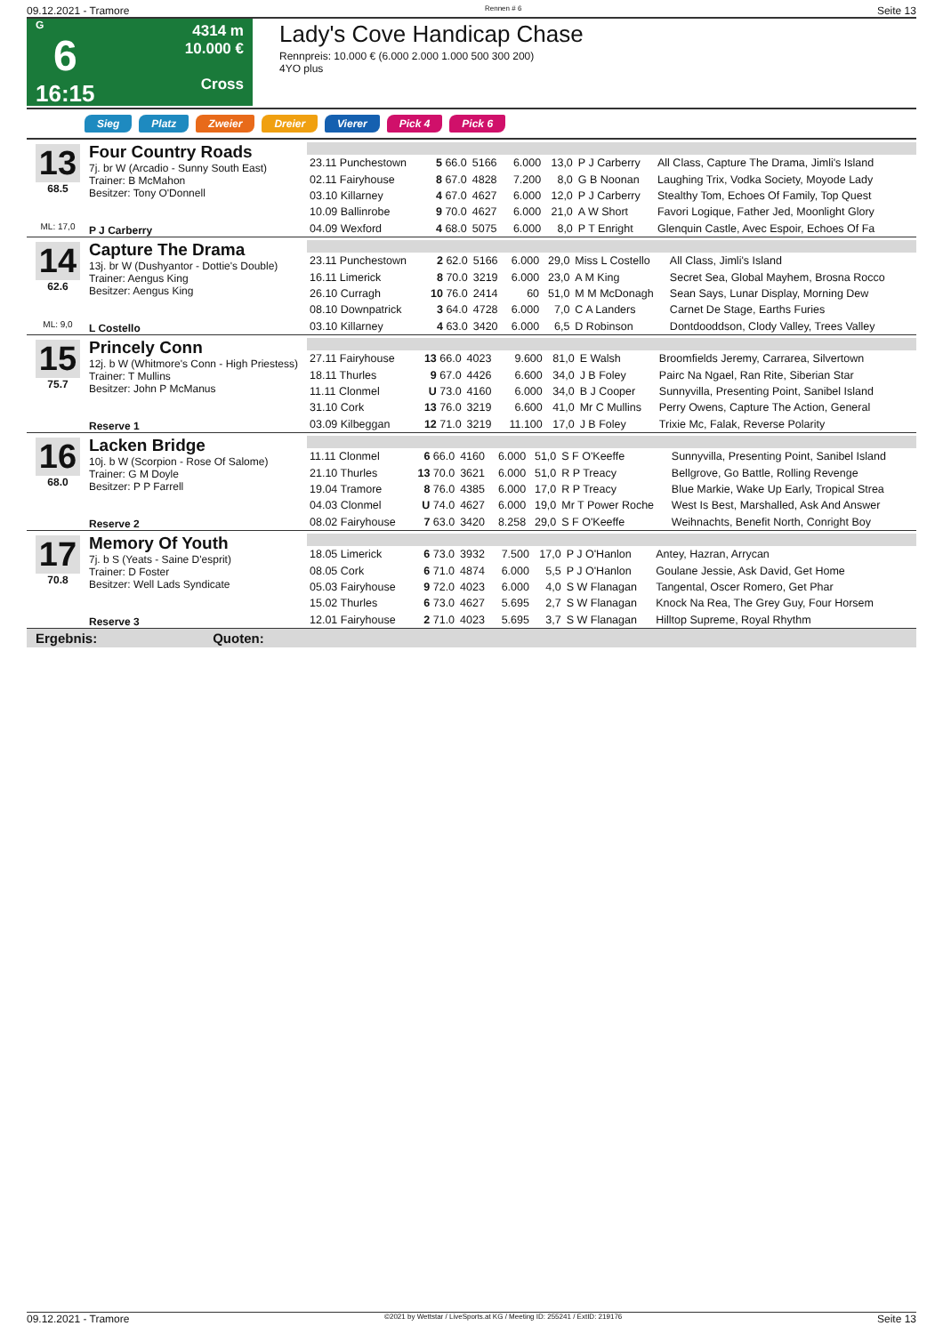09.12.2021 - Tramore Rennen # 6 Seite 13
G
6
16:15
4314 m
10.000 €
Cross
Lady's Cove Handicap Chase
Rennpreis: 10.000 € (6.000 2.000 1.000 500 300 200)
4YO plus
Sieg Platz Zweier Dreier Vierer Pick 4 Pick 6
13
68.5
ML: 17,0
Four Country Roads
7j. br W (Arcadio - Sunny South East)
Trainer: B McMahon
Besitzer: Tony O'Donnell
P J Carberry
| 23.11 Punchestown | 5 66.0 | 5166 | 6.000 | 13,0 | P J Carberry | All Class, Capture The Drama, Jimli's Island |
| 02.11 Fairyhouse | 8 67.0 | 4828 | 7.200 | 8,0 | G B Noonan | Laughing Trix, Vodka Society, Moyode Lady |
| 03.10 Killarney | 4 67.0 | 4627 | 6.000 | 12,0 | P J Carberry | Stealthy Tom, Echoes Of Family, Top Quest |
| 10.09 Ballinrobe | 9 70.0 | 4627 | 6.000 | 21,0 | A W Short | Favori Logique, Father Jed, Moonlight Glory |
| 04.09 Wexford | 4 68.0 | 5075 | 6.000 | 8,0 | P T Enright | Glenquin Castle, Avec Espoir, Echoes Of Fa |
14
62.6
ML: 9,0
Capture The Drama
13j. br W (Dushyantor - Dottie's Double)
Trainer: Aengus King
Besitzer: Aengus King
L Costello
| 23.11 Punchestown | 2 62.0 | 5166 | 6.000 | 29,0 | Miss L Costello | All Class, Jimli's Island |
| 16.11 Limerick | 8 70.0 | 3219 | 6.000 | 23,0 | A M King | Secret Sea, Global Mayhem, Brosna Rocco |
| 26.10 Curragh | 10 76.0 | 2414 | 60 | 51,0 | M M McDonagh | Sean Says, Lunar Display, Morning Dew |
| 08.10 Downpatrick | 3 64.0 | 4728 | 6.000 | 7,0 | C A Landers | Carnet De Stage, Earths Furies |
| 03.10 Killarney | 4 63.0 | 3420 | 6.000 | 6,5 | D Robinson | Dontdooddson, Clody Valley, Trees Valley |
15
75.7
Princely Conn
12j. b W (Whitmore's Conn - High Priestess)
Trainer: T Mullins
Besitzer: John P McManus
Reserve 1
| 27.11 Fairyhouse | 13 66.0 | 4023 | 9.600 | 81,0 | E Walsh | Broomfields Jeremy, Carrarea, Silvertown |
| 18.11 Thurles | 9 67.0 | 4426 | 6.600 | 34,0 | J B Foley | Pairc Na Ngael, Ran Rite, Siberian Star |
| 11.11 Clonmel | U 73.0 | 4160 | 6.000 | 34,0 | B J Cooper | Sunnyvilla, Presenting Point, Sanibel Island |
| 31.10 Cork | 13 76.0 | 3219 | 6.600 | 41,0 | Mr C Mullins | Perry Owens, Capture The Action, General |
| 03.09 Kilbeggan | 12 71.0 | 3219 | 11.100 | 17,0 | J B Foley | Trixie Mc, Falak, Reverse Polarity |
16
68.0
Lacken Bridge
10j. b W (Scorpion - Rose Of Salome)
Trainer: G M Doyle
Besitzer: P P Farrell
Reserve 2
| 11.11 Clonmel | 6 66.0 | 4160 | 6.000 | 51,0 | S F O'Keeffe | Sunnyvilla, Presenting Point, Sanibel Island |
| 21.10 Thurles | 13 70.0 | 3621 | 6.000 | 51,0 | R P Treacy | Bellgrove, Go Battle, Rolling Revenge |
| 19.04 Tramore | 8 76.0 | 4385 | 6.000 | 17,0 | R P Treacy | Blue Markie, Wake Up Early, Tropical Strea |
| 04.03 Clonmel | U 74.0 | 4627 | 6.000 | 19,0 | Mr T Power Roche | West Is Best, Marshalled, Ask And Answer |
| 08.02 Fairyhouse | 7 63.0 | 3420 | 8.258 | 29,0 | S F O'Keeffe | Weihnachts, Benefit North, Conright Boy |
17
70.8
Memory Of Youth
7j. b S (Yeats - Saine D'esprit)
Trainer: D Foster
Besitzer: Well Lads Syndicate
Reserve 3
| 18.05 Limerick | 6 73.0 | 3932 | 7.500 | 17,0 | P J O'Hanlon | Antey, Hazran, Arrycan |
| 08.05 Cork | 6 71.0 | 4874 | 6.000 | 5,5 | P J O'Hanlon | Goulane Jessie, Ask David, Get Home |
| 05.03 Fairyhouse | 9 72.0 | 4023 | 6.000 | 4,0 | S W Flanagan | Tangental, Oscer Romero, Get Phar |
| 15.02 Thurles | 6 73.0 | 4627 | 5.695 | 2,7 | S W Flanagan | Knock Na Rea, The Grey Guy, Four Horsem |
| 12.01 Fairyhouse | 2 71.0 | 4023 | 5.695 | 3,7 | S W Flanagan | Hilltop Supreme, Royal Rhythm |
Ergebnis: Quoten:
09.12.2021 - Tramore ©2021 by Wettstar / LiveSports.at KG / Meeting ID: 255241 / ExtID: 219176 Seite 13